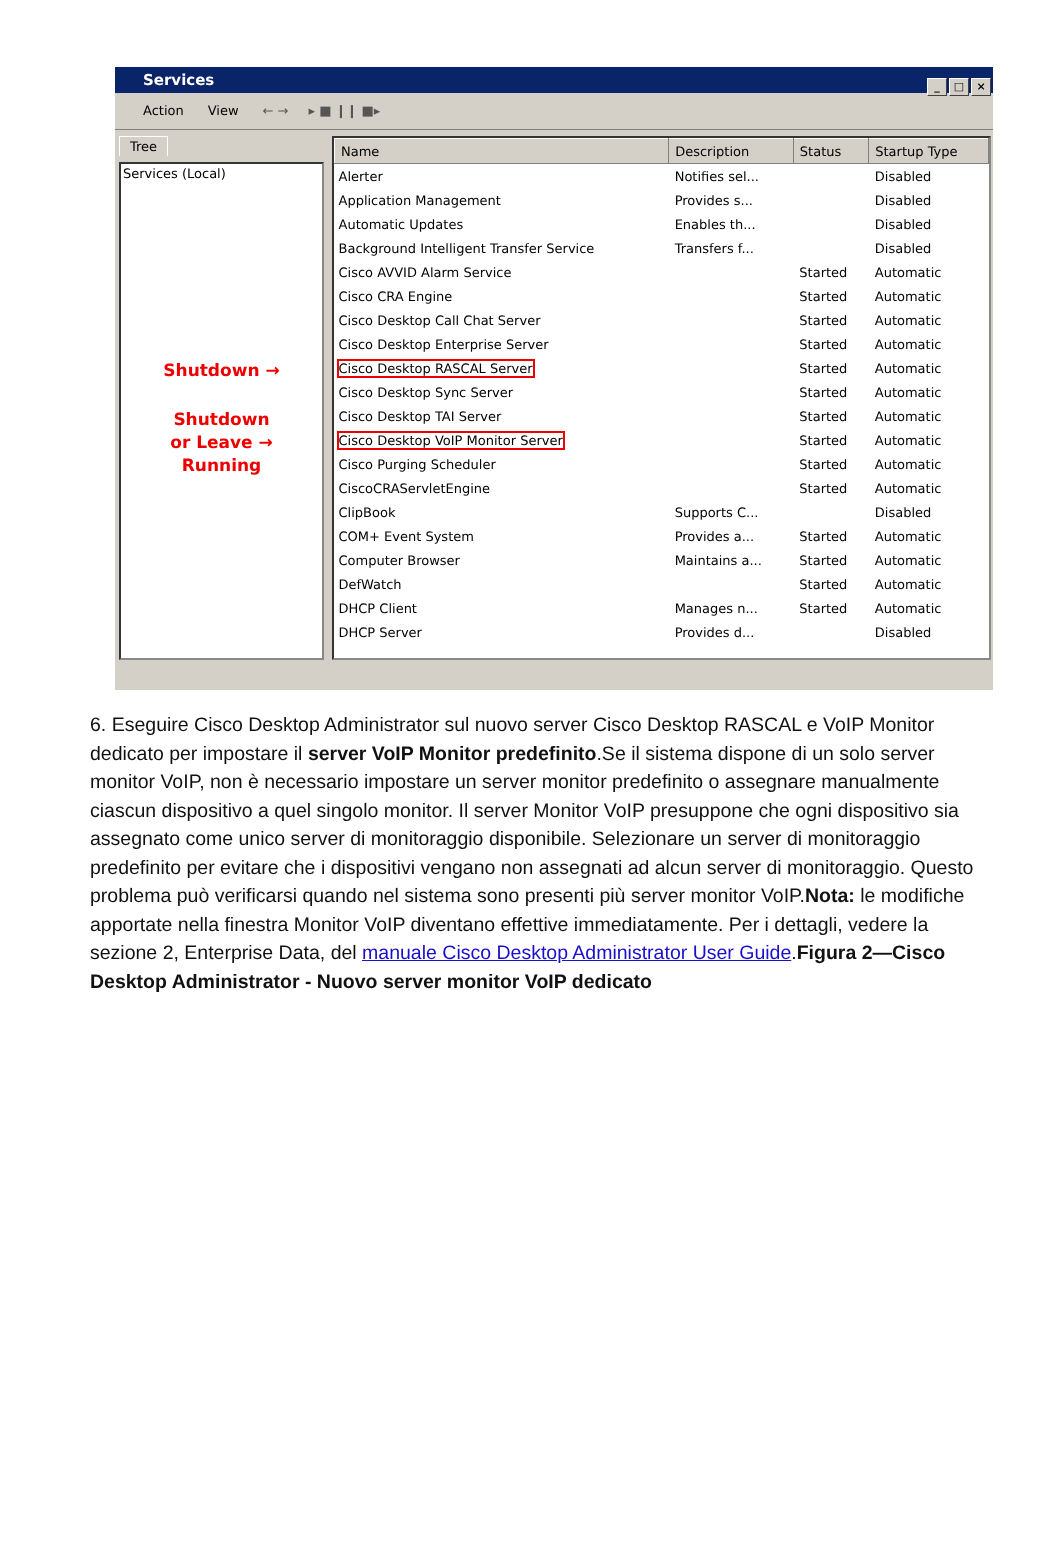Services
_ □ ×
Action View ← → ▸ ■ ❙❙ ■▸
Tree
Services (Local)
Shutdown →
Shutdown
or Leave →
Running
| Name | Description | Status | Startup Type |
| --- | --- | --- | --- |
| Alerter | Notifies sel... | | Disabled |
| Application Management | Provides s... | | Disabled |
| Automatic Updates | Enables th... | | Disabled |
| Background Intelligent Transfer Service | Transfers f... | | Disabled |
| Cisco AVVID Alarm Service | | Started | Automatic |
| Cisco CRA Engine | | Started | Automatic |
| Cisco Desktop Call Chat Server | | Started | Automatic |
| Cisco Desktop Enterprise Server | | Started | Automatic |
| Cisco Desktop RASCAL Server | | Started | Automatic |
| Cisco Desktop Sync Server | | Started | Automatic |
| Cisco Desktop TAI Server | | Started | Automatic |
| Cisco Desktop VoIP Monitor Server | | Started | Automatic |
| Cisco Purging Scheduler | | Started | Automatic |
| CiscoCRAServletEngine | | Started | Automatic |
| ClipBook | Supports C... | | Disabled |
| COM+ Event System | Provides a... | Started | Automatic |
| Computer Browser | Maintains a... | Started | Automatic |
| DefWatch | | Started | Automatic |
| DHCP Client | Manages n... | Started | Automatic |
| DHCP Server | Provides d... | | Disabled |
6. Eseguire Cisco Desktop Administrator sul nuovo server Cisco Desktop RASCAL e VoIP Monitor dedicato per impostare il server VoIP Monitor predefinito.Se il sistema dispone di un solo server monitor VoIP, non è necessario impostare un server monitor predefinito o assegnare manualmente ciascun dispositivo a quel singolo monitor. Il server Monitor VoIP presuppone che ogni dispositivo sia assegnato come unico server di monitoraggio disponibile. Selezionare un server di monitoraggio predefinito per evitare che i dispositivi vengano non assegnati ad alcun server di monitoraggio. Questo problema può verificarsi quando nel sistema sono presenti più server monitor VoIP.Nota: le modifiche apportate nella finestra Monitor VoIP diventano effettive immediatamente. Per i dettagli, vedere la sezione 2, Enterprise Data, del manuale Cisco Desktop Administrator User Guide.Figura 2—Cisco Desktop Administrator - Nuovo server monitor VoIP dedicato